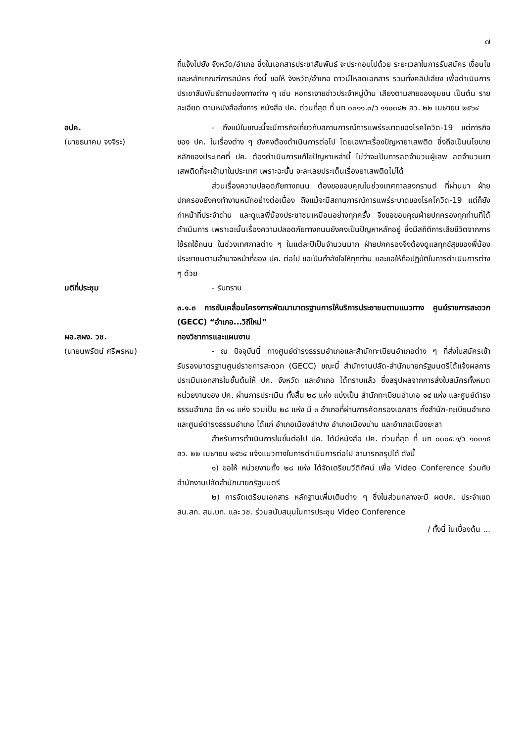๗
ที่แจ้งไปยัง จังหวัด/อำเภอ ซึ่งในเอกสารประชาสัมพันธ์ จะประกอบไปด้วย ระยะเวลาในการรับสมัคร เงื่อนไขและหลักเกณฑ์การสมัคร ทั้งนี้ ขอให้ จังหวัด/อำเภอ ดาวน์โหลดเอกสาร รวมทั้งคลิปเสียง เพื่อดำเนินการประชาสัมพันธ์ตามช่องทางต่าง ๆ เช่น หอกระจายข่าวประจำหมู่บ้าน เสียงตามสายของชุมชน เป็นต้น รายละเอียด ตามหนังสือสั่งการ หนังสือ ปค. ด่วนที่สุด ที่ มท ๐๓๑๑.๓/ว ๑๑๐๓๘๒ ลว. ๒๒ เมษายน ๒๕๖๔
อปค.
(นายธนาคม จงจิระ)
- ถึงแม้ในขณะนี้จะมีภารกิจเกี่ยวกับสถานการณ์การแพร่ระบาดของโรคโควิด-19 แต่ภารกิจของ ปค. ในเรื่องต่าง ๆ ยังคงต้องดำเนินการต่อไป โดยเฉพาะเรื่องปัญหายาเสพติด ซึ่งถือเป็นนโยบายหลักของประเทศที่ ปค. ต้องดำเนินการแก้ไขปัญหาเหล่านี้ ไม่ว่าจะเป็นการลดจำนวนผู้เสพ ลดจำนวนยาเสพติดที่จะเข้ามาในประเทศ เพราะฉะนั้น จะละเลยประเด็นเรื่องยาเสพติดไม่ได้
ส่วนเรื่องความปลอดภัยทางถนน ต้องขอขอบคุณในช่วงเทศกาลสงกรานต์ ที่ผ่านมา ฝ่ายปกครองยังคงทำงานหนักอย่างต่อเนื่อง ถึงแม้จะมีสถานการณ์การแพร่ระบาดของโรคโควิด-19 แต่ก็ยังทำหน้าที่ประจำด่าน และดูแลพี่น้องประชาชนเหมือนอย่างทุกครั้ง จึงขอขอบคุณฝ่ายปกครองทุกท่านที่ได้ดำเนินการ เพราะฉะนั้นเรื่องความปลอดภัยทางถนนยังคงเป็นปัญหาหลักอยู่ ซึ่งมีสถิติการเสียชีวิตจากการใช้รถใช้ถนน ในช่วงเทศกาลต่าง ๆ ในแต่ละปีเป็นจำนวนมาก ฝ่ายปกครองจึงต้องดูแลทุกข์สุขของพี่น้องประชาชนตามอำนาจหน้าที่ของ ปค. ต่อไป ขอเป็นกำลังใจให้ทุกท่าน และขอให้ถือปฏิบัติในการดำเนินการต่าง ๆ ด้วย
มติที่ประชุม - รับทราบ
๓.๑.๓ การขับเคลื่อนโครงการพัฒนามาตรฐานการให้บริการประชาชนตามแนวทาง ศูนย์ราชการสะดวก (GECC) “อำเภอ...วิถีใหม่”
ผอ.สผง. วช.
(นายนพรัตน์ ศรีพรหม)
กองวิชาการและแผนงาน
- ณ ปัจจุบันนี้ ทางศูนย์ดำรงธรรมอำเภอและสำนักทะเบียนอำเภอต่าง ๆ ที่ส่งใบสมัครเข้ารับรองมาตรฐานศูนย์ราชการสะดวก (GECC) ขณะนี้ สำนักงานปลัด-สำนักนายกรัฐมนตรีได้แจ้งผลการประเมินเอกสารในชั้นต้นให้ ปค. จังหวัด และอำเภอ ได้ทราบแล้ว ซึ่งสรุปผลจากการส่งใบสมัครทั้งหมด หน่วยงานของ ปค. ผ่านการประเมิน ทั้งสิ้น ๒๘ แห่ง แบ่งเป็น สำนักทะเบียนอำเภอ ๑๔ แห่ง และศูนย์ดำรงธรรมอำเภอ อีก ๑๔ แห่ง รวมเป็น ๒๘ แห่ง มี ๓ อำเภอที่ผ่านการคัดกรองเอกสาร ทั้งสำนัก-ทะเบียนอำเภอและศูนย์ดำรงธรรมอำเภอ ได้แก่ อำเภอเมืองลำปาง อำเภอเมืองน่าน และอำเภอเมืองยะลา
สำหรับการดำเนินการในขั้นต่อไป ปค. ได้มีหนังสือ ปค. ด่วนที่สุด ที่ มท ๐๓๐๕.๑/ว ๑๐๓๑๕ ลว. ๒๒ เมษายน ๒๕๖๔ แจ้งแนวทางในการดำเนินการต่อไป สามารถสรุปได้ ดังนี้
๑) ขอให้ หน่วยงานทั้ง ๒๘ แห่ง ได้จัดเตรียมวีดิทัศน์ เพื่อ Video Conference ร่วมกับสำนักงานปลัดสำนักนายกรัฐมนตรี
๒) การจัดเตรียมเอกสาร หลักฐานเพิ่มเติมต่าง ๆ ซึ่งในส่วนกลางจะมี ผตปค. ประจำเขต สน.สก. สน.บท. และ วช. ร่วมสนับสนุนในการประชุม Video Conference
/ ทั้งนี้ ในเบื้องต้น ...